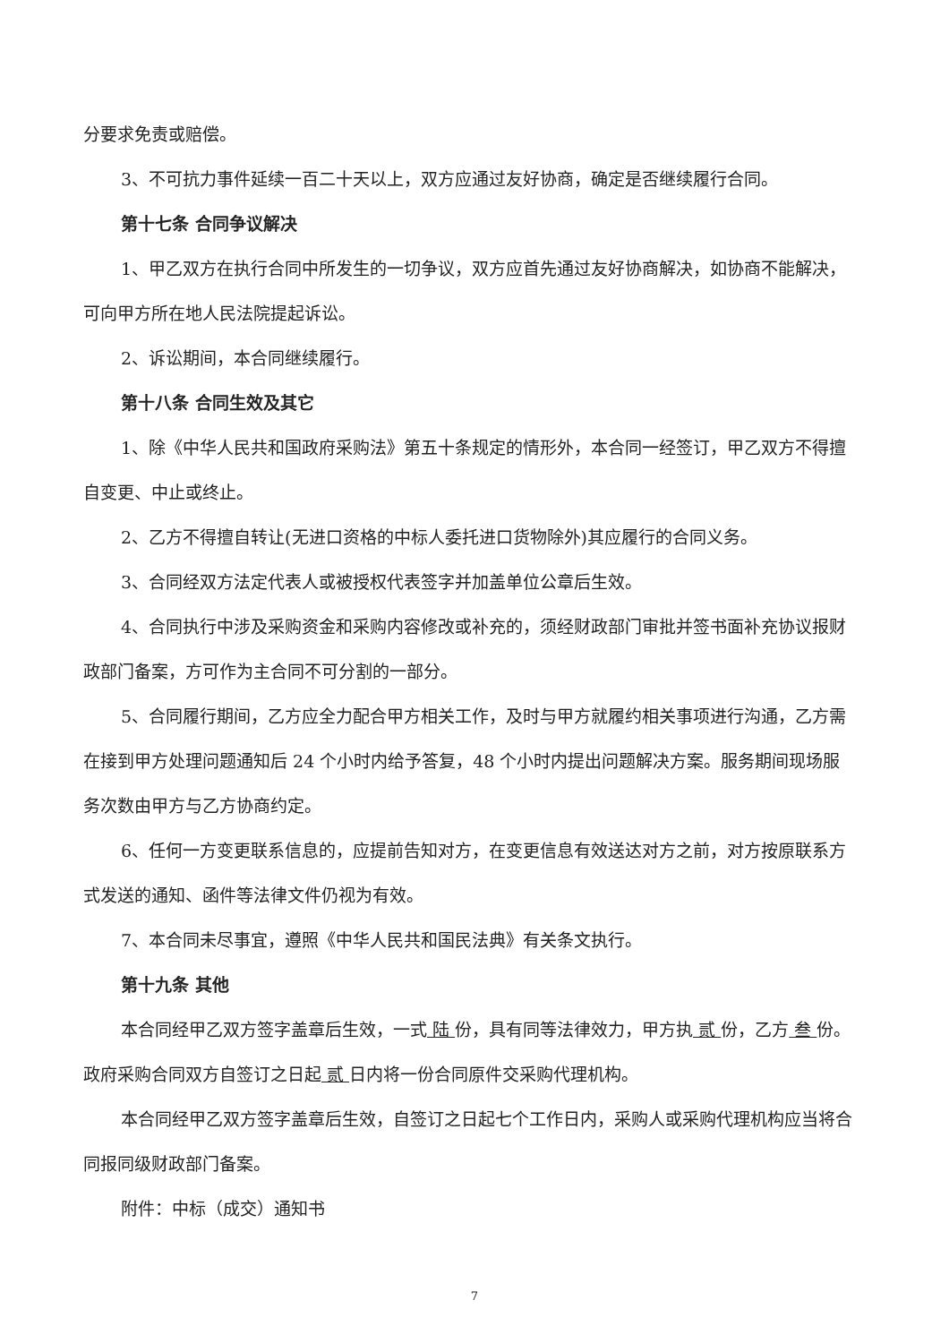分要求免责或赔偿。
3、不可抗力事件延续一百二十天以上，双方应通过友好协商，确定是否继续履行合同。
第十七条 合同争议解决
1、甲乙双方在执行合同中所发生的一切争议，双方应首先通过友好协商解决，如协商不能解决，可向甲方所在地人民法院提起诉讼。
2、诉讼期间，本合同继续履行。
第十八条 合同生效及其它
1、除《中华人民共和国政府采购法》第五十条规定的情形外，本合同一经签订，甲乙双方不得擅自变更、中止或终止。
2、乙方不得擅自转让(无进口资格的中标人委托进口货物除外)其应履行的合同义务。
3、合同经双方法定代表人或被授权代表签字并加盖单位公章后生效。
4、合同执行中涉及采购资金和采购内容修改或补充的，须经财政部门审批并签书面补充协议报财政部门备案，方可作为主合同不可分割的一部分。
5、合同履行期间，乙方应全力配合甲方相关工作，及时与甲方就履约相关事项进行沟通，乙方需在接到甲方处理问题通知后 24 个小时内给予答复，48 个小时内提出问题解决方案。服务期间现场服务次数由甲方与乙方协商约定。
6、任何一方变更联系信息的，应提前告知对方，在变更信息有效送达对方之前，对方按原联系方式发送的通知、函件等法律文件仍视为有效。
7、本合同未尽事宜，遵照《中华人民共和国民法典》有关条文执行。
第十九条 其他
本合同经甲乙双方签字盖章后生效，一式 陆 份，具有同等法律效力，甲方执 贰 份，乙方 叁 份。政府采购合同双方自签订之日起 贰 日内将一份合同原件交采购代理机构。
本合同经甲乙双方签字盖章后生效，自签订之日起七个工作日内，采购人或采购代理机构应当将合同报同级财政部门备案。
附件：中标（成交）通知书
7